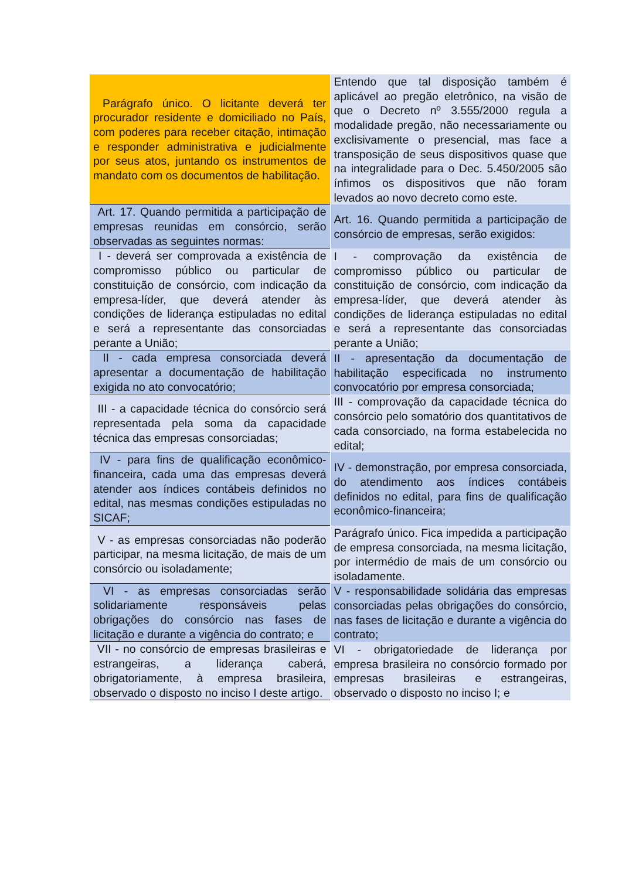| Parágrafo único. O licitante deverá ter procurador residente e domiciliado no País, com poderes para receber citação, intimação e responder administrativa e judicialmente por seus atos, juntando os instrumentos de mandato com os documentos de habilitação. | Entendo que tal disposição também é aplicável ao pregão eletrônico, na visão de que o Decreto nº 3.555/2000 regula a modalidade pregão, não necessariamente ou exclisivamente o presencial, mas face a transposição de seus dispositivos quase que na integralidade para o Dec. 5.450/2005 são ínfimos os dispositivos que não foram levados ao novo decreto como este. |
| Art. 17. Quando permitida a participação de empresas reunidas em consórcio, serão observadas as seguintes normas: | Art. 16. Quando permitida a participação de consórcio de empresas, serão exigidos: |
| I - deverá ser comprovada a existência de compromisso público ou particular de constituição de consórcio, com indicação da empresa-líder, que deverá atender às condições de liderança estipuladas no edital e será a representante das consorciadas perante a União; | I - comprovação da existência de compromisso público ou particular de constituição de consórcio, com indicação da empresa-líder, que deverá atender às condições de liderança estipuladas no edital e será a representante das consorciadas perante a União; |
| II - cada empresa consorciada deverá apresentar a documentação de habilitação exigida no ato convocatório; | II - apresentação da documentação de habilitação especificada no instrumento convocatório por empresa consorciada; |
| III - a capacidade técnica do consórcio será representada pela soma da capacidade técnica das empresas consorciadas; | III - comprovação da capacidade técnica do consórcio pelo somatório dos quantitativos de cada consorciado, na forma estabelecida no edital; |
| IV - para fins de qualificação econômico-financeira, cada uma das empresas deverá atender aos índices contábeis definidos no edital, nas mesmas condições estipuladas no SICAF; | IV - demonstração, por empresa consorciada, do atendimento aos índices contábeis definidos no edital, para fins de qualificação econômico-financeira; |
| V - as empresas consorciadas não poderão participar, na mesma licitação, de mais de um consórcio ou isoladamente; | Parágrafo único. Fica impedida a participação de empresa consorciada, na mesma licitação, por intermédio de mais de um consórcio ou isoladamente. |
| VI - as empresas consorciadas serão solidariamente responsáveis pelas obrigações do consórcio nas fases de licitação e durante a vigência do contrato; e | V - responsabilidade solidária das empresas consorciadas pelas obrigações do consórcio, nas fases de licitação e durante a vigência do contrato; |
| VII - no consórcio de empresas brasileiras e estrangeiras, a liderança caberá, obrigatoriamente, à empresa brasileira, observado o disposto no inciso I deste artigo. | VI - obrigatoriedade de liderança por empresa brasileira no consórcio formado por empresas brasileiras e estrangeiras, observado o disposto no inciso I; e |